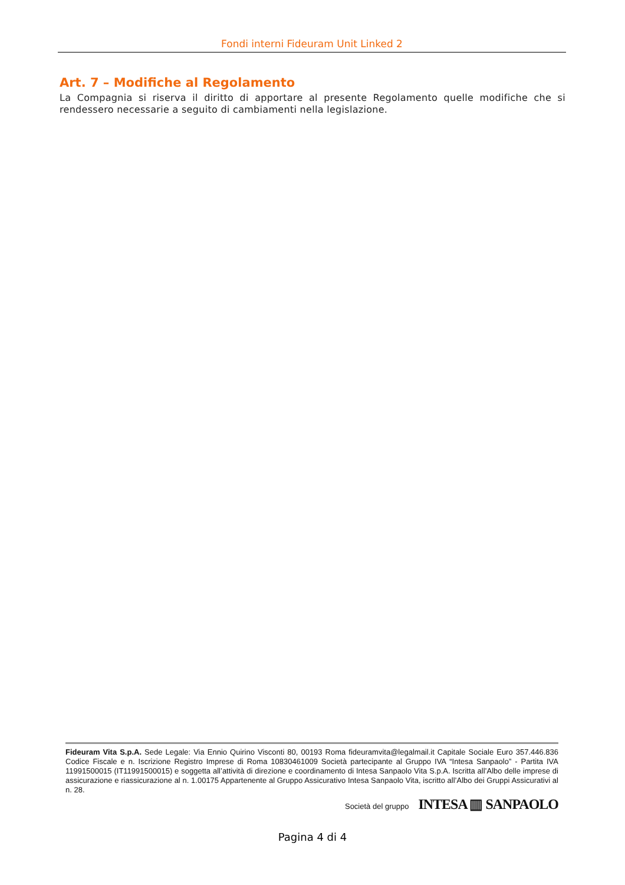Fondi interni Fideuram Unit Linked 2
Art. 7 – Modifiche al Regolamento
La Compagnia si riserva il diritto di apportare al presente Regolamento quelle modifiche che si rendessero necessarie a seguito di cambiamenti nella legislazione.
Fideuram Vita S.p.A. Sede Legale: Via Ennio Quirino Visconti 80, 00193 Roma fideuramvita@legalmail.it Capitale Sociale Euro 357.446.836 Codice Fiscale e n. Iscrizione Registro Imprese di Roma 10830461009 Società partecipante al Gruppo IVA “Intesa Sanpaolo” - Partita IVA 11991500015 (IT11991500015) e soggetta all’attività di direzione e coordinamento di Intesa Sanpaolo Vita S.p.A. Iscritta all’Albo delle imprese di assicurazione e riassicurazione al n. 1.00175 Appartenente al Gruppo Assicurativo Intesa Sanpaolo Vita, iscritto all’Albo dei Gruppi Assicurativi al n. 28.
Società del gruppo INTESA ▥ SANPAOLO
Pagina 4 di 4